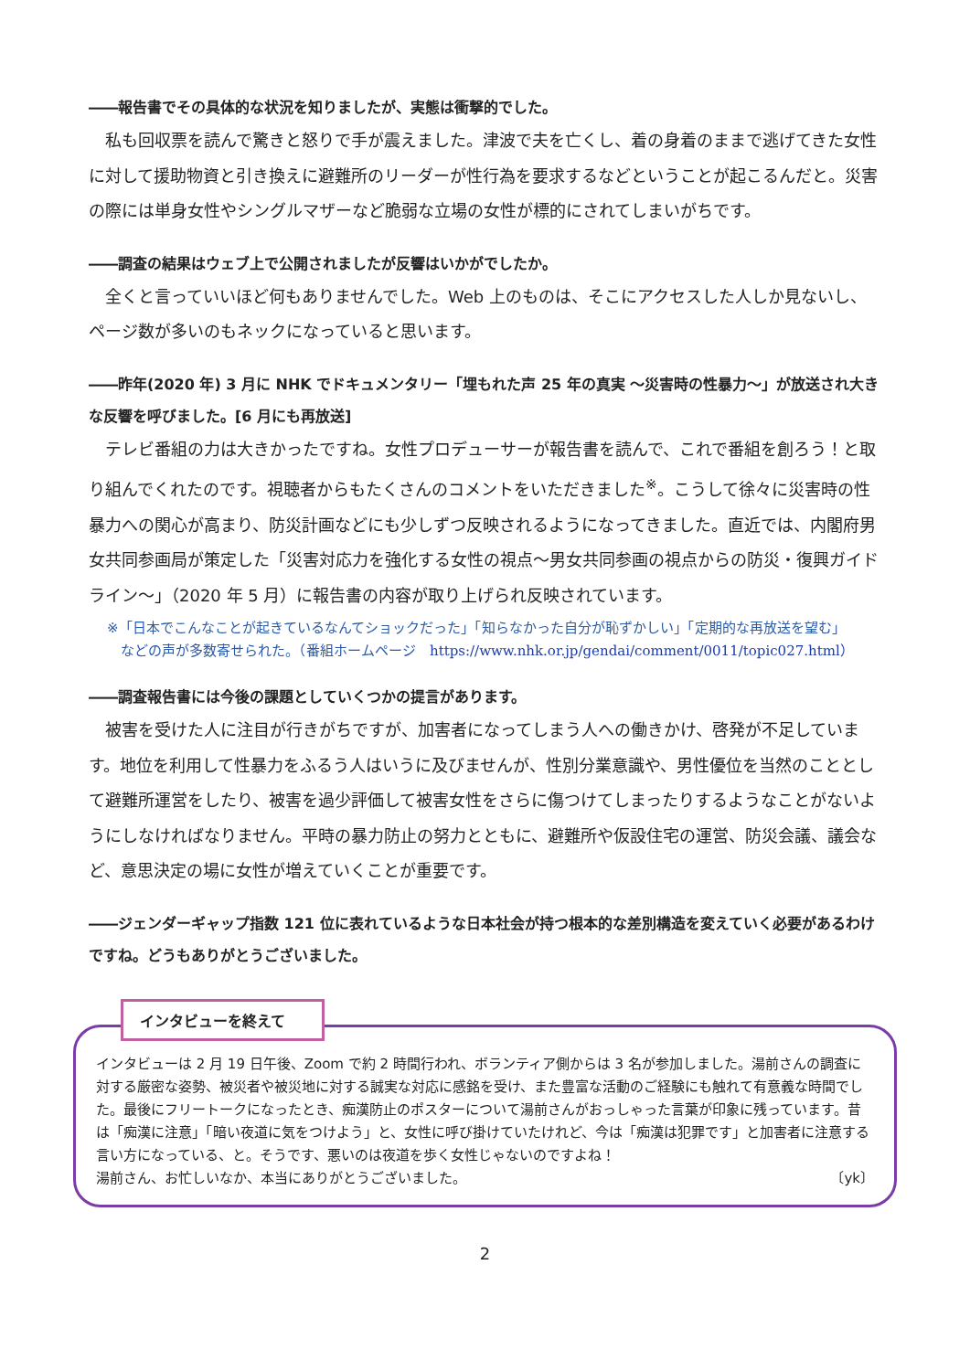――報告書でその具体的な状況を知りましたが、実態は衝撃的でした。
私も回収票を読んで驚きと怒りで手が震えました。津波で夫を亡くし、着の身着のままで逃げてきた女性に対して援助物資と引き換えに避難所のリーダーが性行為を要求するなどということが起こるんだと。災害の際には単身女性やシングルマザーなど脆弱な立場の女性が標的にされてしまいがちです。
――調査の結果はウェブ上で公開されましたが反響はいかがでしたか。
全くと言っていいほど何もありませんでした。Web 上のものは、そこにアクセスした人しか見ないし、ページ数が多いのもネックになっていると思います。
――昨年(2020 年) 3 月に NHK でドキュメンタリー「埋もれた声 25 年の真実 ～災害時の性暴力～」が放送され大きな反響を呼びました。[6 月にも再放送]
テレビ番組の力は大きかったですね。女性プロデューサーが報告書を読んで、これで番組を創ろう！と取り組んでくれたのです。視聴者からもたくさんのコメントをいただきました<sup>※</sup>。こうして徐々に災害時の性暴力への関心が高まり、防災計画などにも少しずつ反映されるようになってきました。直近では、内閣府男女共同参画局が策定した「災害対応力を強化する女性の視点～男女共同参画の視点からの防災・復興ガイドライン～」（2020 年 5 月）に報告書の内容が取り上げられ反映されています。
※「日本でこんなことが起きているなんてショックだった」「知らなかった自分が恥ずかしい」「定期的な再放送を望む」
　などの声が多数寄せられた。（番組ホームページ　https://www.nhk.or.jp/gendai/comment/0011/topic027.html）
――調査報告書には今後の課題としていくつかの提言があります。
被害を受けた人に注目が行きがちですが、加害者になってしまう人への働きかけ、啓発が不足しています。地位を利用して性暴力をふるう人はいうに及びませんが、性別分業意識や、男性優位を当然のこととして避難所運営をしたり、被害を過少評価して被害女性をさらに傷つけてしまったりするようなことがないようにしなければなりません。平時の暴力防止の努力とともに、避難所や仮設住宅の運営、防災会議、議会など、意思決定の場に女性が増えていくことが重要です。
――ジェンダーギャップ指数 121 位に表れているような日本社会が持つ根本的な差別構造を変えていく必要があるわけですね。どうもありがとうございました。
インタビューを終えて
インタビューは 2 月 19 日午後、Zoom で約 2 時間行われ、ボランティア側からは 3 名が参加しました。湯前さんの調査に対する厳密な姿勢、被災者や被災地に対する誠実な対応に感銘を受け、また豊富な活動のご経験にも触れて有意義な時間でした。最後にフリートークになったとき、痴漢防止のポスターについて湯前さんがおっしゃった言葉が印象に残っています。昔は「痴漢に注意」「暗い夜道に気をつけよう」と、女性に呼び掛けていたけれど、今は「痴漢は犯罪です」と加害者に注意する言い方になっている、と。そうです、悪いのは夜道を歩く女性じゃないのですよね！
湯前さん、お忙しいなか、本当にありがとうございました。 〔yk〕
2